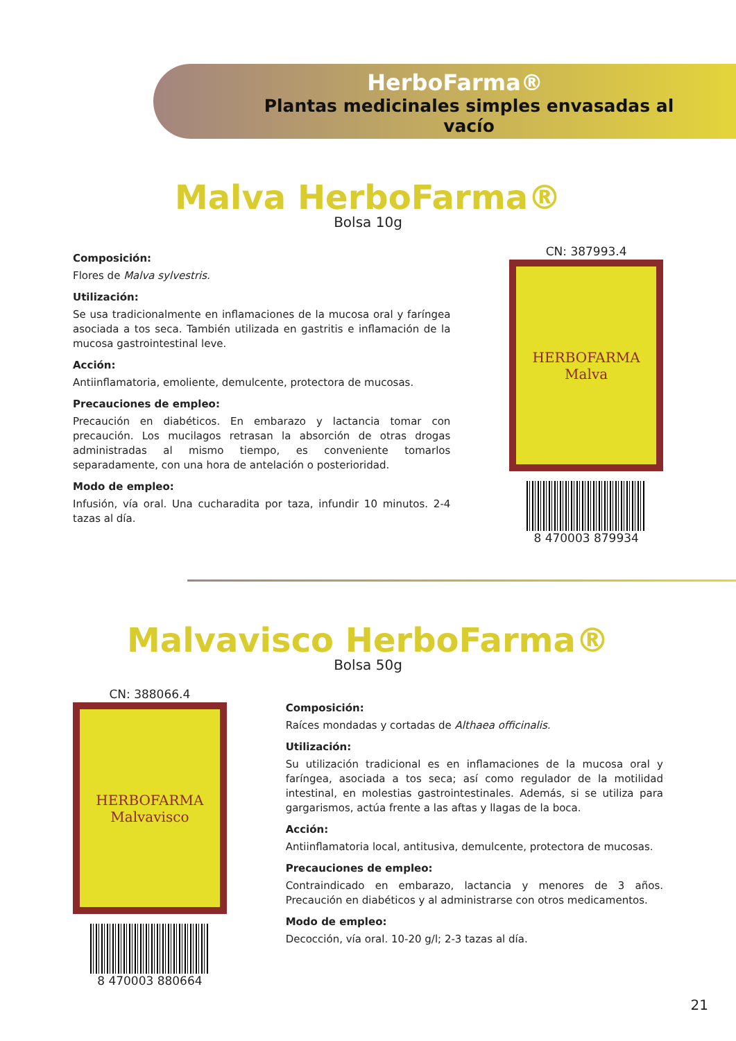HerboFarma®
Plantas medicinales simples envasadas al vacío
Malva HerboFarma®
Bolsa 10g
Composición:
Flores de Malva sylvestris.
Utilización:
Se usa tradicionalmente en inflamaciones de la mucosa oral y faríngea asociada a tos seca. También utilizada en gastritis e inflamación de la mucosa gastrointestinal leve.
Acción:
Antiinflamatoria, emoliente, demulcente, protectora de mucosas.
Precauciones de empleo:
Precaución en diabéticos. En embarazo y lactancia tomar con precaución. Los mucilagos retrasan la absorción de otras drogas administradas al mismo tiempo, es conveniente tomarlos separadamente, con una hora de antelación o posterioridad.
Modo de empleo:
Infusión, vía oral. Una cucharadita por taza, infundir 10 minutos. 2-4 tazas al día.
CN: 387993.4
HERBOFARMA
Malva
8 470003 879934
Malvavisco HerboFarma®
Bolsa 50g
CN: 388066.4
HERBOFARMA
Malvavisco
8 470003 880664
Composición:
Raíces mondadas y cortadas de Althaea officinalis.
Utilización:
Su utilización tradicional es en inflamaciones de la mucosa oral y faríngea, asociada a tos seca; así como regulador de la motilidad intestinal, en molestias gastrointestinales. Además, si se utiliza para gargarismos, actúa frente a las aftas y llagas de la boca.
Acción:
Antiinflamatoria local, antitusiva, demulcente, protectora de mucosas.
Precauciones de empleo:
Contraindicado en embarazo, lactancia y menores de 3 años. Precaución en diabéticos y al administrarse con otros medicamentos.
Modo de empleo:
Decocción, vía oral. 10-20 g/l; 2-3 tazas al día.
21